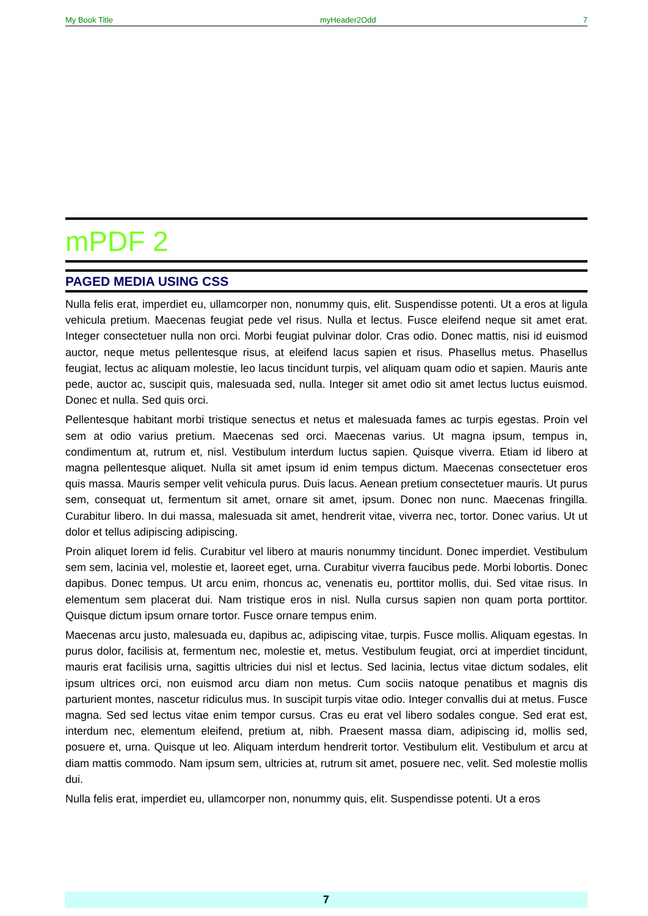My Book Title myHeader2Odd 7
mPDF 2
PAGED MEDIA USING CSS
Nulla felis erat, imperdiet eu, ullamcorper non, nonummy quis, elit. Suspendisse potenti. Ut a eros at ligula vehicula pretium. Maecenas feugiat pede vel risus. Nulla et lectus. Fusce eleifend neque sit amet erat. Integer consectetuer nulla non orci. Morbi feugiat pulvinar dolor. Cras odio. Donec mattis, nisi id euismod auctor, neque metus pellentesque risus, at eleifend lacus sapien et risus. Phasellus metus. Phasellus feugiat, lectus ac aliquam molestie, leo lacus tincidunt turpis, vel aliquam quam odio et sapien. Mauris ante pede, auctor ac, suscipit quis, malesuada sed, nulla. Integer sit amet odio sit amet lectus luctus euismod. Donec et nulla. Sed quis orci.
Pellentesque habitant morbi tristique senectus et netus et malesuada fames ac turpis egestas. Proin vel sem at odio varius pretium. Maecenas sed orci. Maecenas varius. Ut magna ipsum, tempus in, condimentum at, rutrum et, nisl. Vestibulum interdum luctus sapien. Quisque viverra. Etiam id libero at magna pellentesque aliquet. Nulla sit amet ipsum id enim tempus dictum. Maecenas consectetuer eros quis massa. Mauris semper velit vehicula purus. Duis lacus. Aenean pretium consectetuer mauris. Ut purus sem, consequat ut, fermentum sit amet, ornare sit amet, ipsum. Donec non nunc. Maecenas fringilla. Curabitur libero. In dui massa, malesuada sit amet, hendrerit vitae, viverra nec, tortor. Donec varius. Ut ut dolor et tellus adipiscing adipiscing.
Proin aliquet lorem id felis. Curabitur vel libero at mauris nonummy tincidunt. Donec imperdiet. Vestibulum sem sem, lacinia vel, molestie et, laoreet eget, urna. Curabitur viverra faucibus pede. Morbi lobortis. Donec dapibus. Donec tempus. Ut arcu enim, rhoncus ac, venenatis eu, porttitor mollis, dui. Sed vitae risus. In elementum sem placerat dui. Nam tristique eros in nisl. Nulla cursus sapien non quam porta porttitor. Quisque dictum ipsum ornare tortor. Fusce ornare tempus enim.
Maecenas arcu justo, malesuada eu, dapibus ac, adipiscing vitae, turpis. Fusce mollis. Aliquam egestas. In purus dolor, facilisis at, fermentum nec, molestie et, metus. Vestibulum feugiat, orci at imperdiet tincidunt, mauris erat facilisis urna, sagittis ultricies dui nisl et lectus. Sed lacinia, lectus vitae dictum sodales, elit ipsum ultrices orci, non euismod arcu diam non metus. Cum sociis natoque penatibus et magnis dis parturient montes, nascetur ridiculus mus. In suscipit turpis vitae odio. Integer convallis dui at metus. Fusce magna. Sed sed lectus vitae enim tempor cursus. Cras eu erat vel libero sodales congue. Sed erat est, interdum nec, elementum eleifend, pretium at, nibh. Praesent massa diam, adipiscing id, mollis sed, posuere et, urna. Quisque ut leo. Aliquam interdum hendrerit tortor. Vestibulum elit. Vestibulum et arcu at diam mattis commodo. Nam ipsum sem, ultricies at, rutrum sit amet, posuere nec, velit. Sed molestie mollis dui.
Nulla felis erat, imperdiet eu, ullamcorper non, nonummy quis, elit. Suspendisse potenti. Ut a eros
7